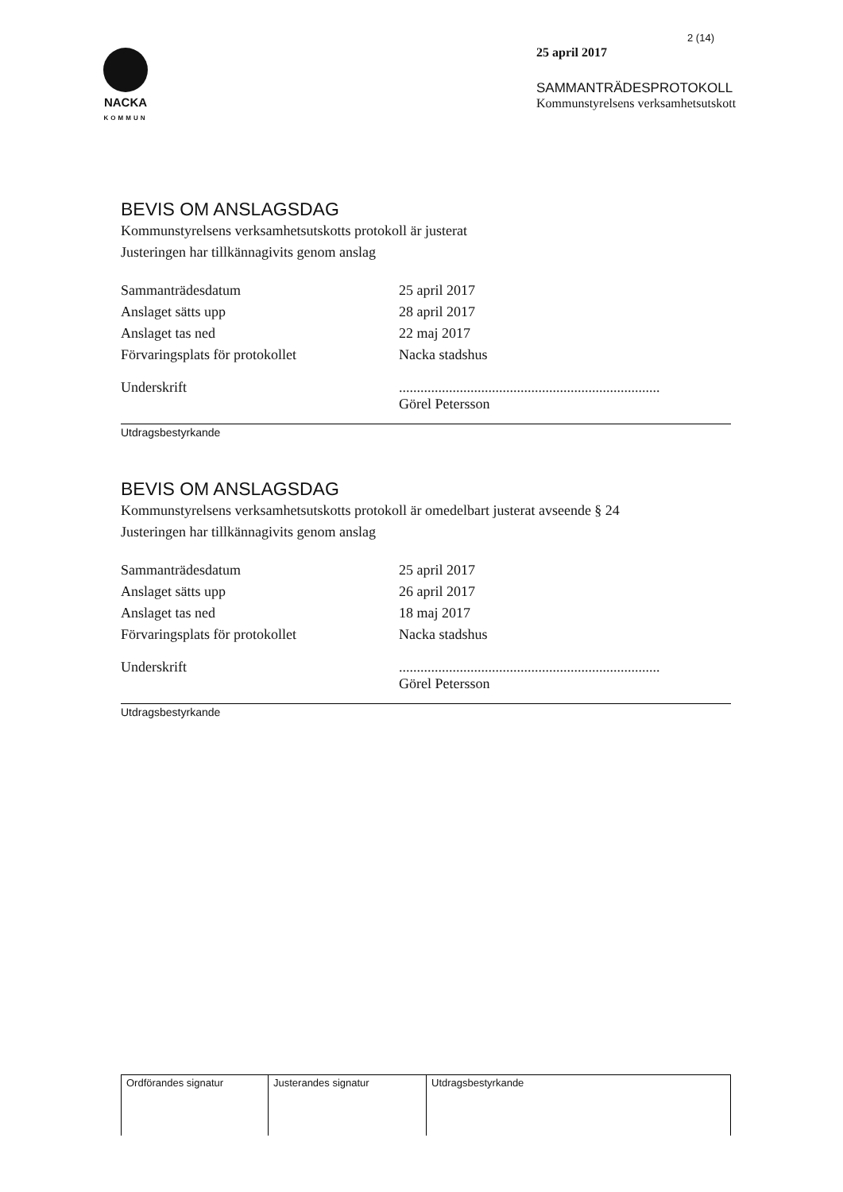NACKA
KOMMUN
2 (14)
25 april 2017
SAMMANTRÄDESPROTOKOLL
Kommunstyrelsens verksamhetsutskott
BEVIS OM ANSLAGSDAG
Kommunstyrelsens verksamhetsutskotts protokoll är justerat
Justeringen har tillkännagivits genom anslag
| Sammanträdesdatum | 25 april 2017 |
| Anslaget sätts upp | 28 april 2017 |
| Anslaget tas ned | 22 maj 2017 |
| Förvaringsplats för protokollet | Nacka stadshus |
| Underskrift | ......................................................................... Görel Petersson |
Utdragsbestyrkande
BEVIS OM ANSLAGSDAG
Kommunstyrelsens verksamhetsutskotts protokoll är omedelbart justerat avseende § 24
Justeringen har tillkännagivits genom anslag
| Sammanträdesdatum | 25 april 2017 |
| Anslaget sätts upp | 26 april 2017 |
| Anslaget tas ned | 18 maj 2017 |
| Förvaringsplats för protokollet | Nacka stadshus |
| Underskrift | ......................................................................... Görel Petersson |
Utdragsbestyrkande
| Ordförandes signatur | Justerandes signatur | Utdragsbestyrkande |